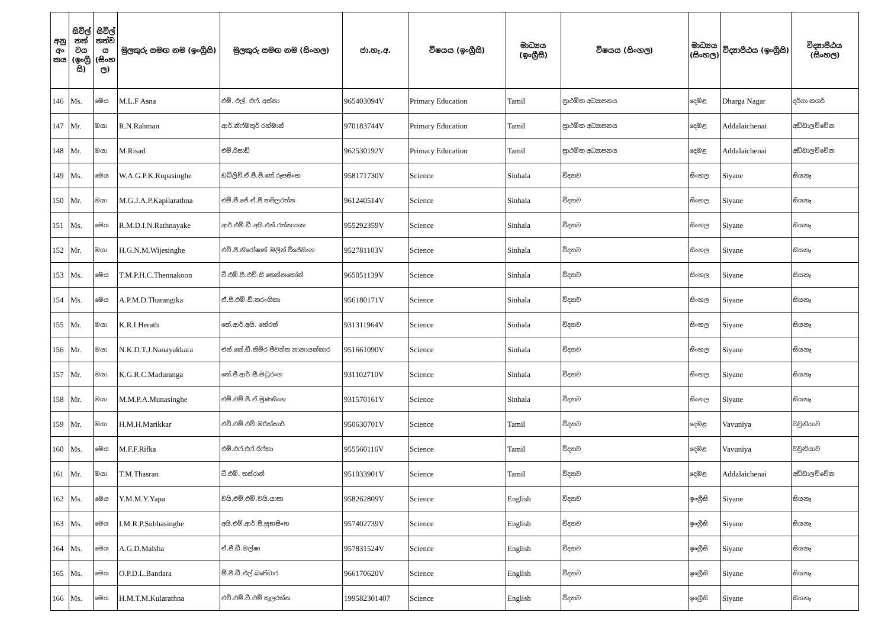| අනු අං කය | සිවිල් තත් වය (ඉංග්‍රී සි) | සිවිල් තත්ව ය (සිංහ ල) | මුලකුරු සමඟ නම (ඉංග්‍රීසි) | මුලකුරු සමඟ නම (සිංහල) | ජා.හැ.අ. | විෂයය (ඉංග්‍රීසි) | මාධ්‍යය (ඉංග්‍රීසී) | විෂයය (සිංහල) | මාධ්‍යය (සිංහල) | විද්‍යාපීඨය (ඉංග්‍රීසි) | විද්‍යාපීඨය (සිංහල) |
| --- | --- | --- | --- | --- | --- | --- | --- | --- | --- | --- | --- |
| 146 | Ms. | මෙය | M.L.F Asna | එම්. එල්. එෆ්. අස්නා | 965403094V | Primary Education | Tamil | ප්‍රාථමික අධ්‍යාපනය | දෙමළ | Dharga Nagar | දර්ගා නගර් |
| 147 | Mr. | මයා | R.N.Rahman | ආර්.නිෆ්මතුර් රහ්මාන් | 970183744V | Primary Education | Tamil | ප්‍රාථමික අධ්‍යාපනය | දෙමළ | Addalaichenai | අඩ්ඩාලච්චේන |
| 148 | Mr. | මයා | M.Risad | එම්.රිසාඩ් | 962530192V | Primary Education | Tamil | ප්‍රාථමික අධ්‍යාපනය | දෙමළ | Addalaichenai | අඩ්ඩාලච්චේන |
| 149 | Ms. | මෙය | W.A.G.P.K.Rupasinghe | ඩබ්ලිව්.ඒ.ජී.පී.කේ.රූපසිංහ | 958171730V | Science | Sinhala | විද්‍යාව | සිංහල | Siyane | සියනෑ |
| 150 | Mr. | මයා | M.G.J.A.P.Kapilarathna | එම්.ජී.ජේ.ඒ.පී කපිලරත්න | 961240514V | Science | Sinhala | විද්‍යාව | සිංහල | Siyane | සියනෑ |
| 151 | Ms. | මෙය | R.M.D.I.N.Rathnayake | ආර්.එම්.ඩී.අයි.එන්.රත්නායක | 955292359V | Science | Sinhala | විද්‍යාව | සිංහල | Siyane | සියනෑ |
| 152 | Mr. | මයා | H.G.N.M.Wijesinghe | එච්.ජී.නිරෝෂාන් මලිත් විජේසිංහ | 952781103V | Science | Sinhala | විද්‍යාව | සිංහල | Siyane | සියනෑ |
| 153 | Ms. | මෙය | T.M.P.H.C.Thennakoon | ටී.එම්.පී.එච්.සී තෙන්නකෝන් | 965051139V | Science | Sinhala | විද්‍යාව | සිංහල | Siyane | සියනෑ |
| 154 | Ms. | මෙය | A.P.M.D.Tharangika | ඒ.පී.එම්.ඩී.තරංගිකා | 956180171V | Science | Sinhala | විද්‍යාව | සිංහල | Siyane | සියනෑ |
| 155 | Mr. | මයා | K.R.I.Herath | කේ.ආර්.අයි. හේරත් | 931311964V | Science | Sinhala | විද්‍යාව | සිංහල | Siyane | සියනෑ |
| 156 | Mr. | මයා | N.K.D.T.J.Nanayakkara | එන්.කේ.ඩී.තිමිර ජීවන්ත නානායක්කාර | 951661090V | Science | Sinhala | විද්‍යාව | සිංහල | Siyane | සියනෑ |
| 157 | Mr. | මයා | K.G.R.C.Maduranga | කේ.ජී.ආර්.සී.මධුරංග | 931102710V | Science | Sinhala | විද්‍යාව | සිංහල | Siyane | සියනෑ |
| 158 | Mr. | මයා | M.M.P.A.Munasinghe | එම්.එම්.පී.ඒ.මුණසිංහ | 931570161V | Science | Sinhala | විද්‍යාව | සිංහල | Siyane | සියනෑ |
| 159 | Mr. | මයා | H.M.H.Marikkar | එච්.එම්.එච්.මරික්කාර් | 950630701V | Science | Tamil | විද්‍යාව | දෙමළ | Vavuniya | වවුනියාව |
| 160 | Ms. | මෙය | M.F.F.Rifka | එම්.එෆ්.එෆ්.රිෆ්කා | 955560116V | Science | Tamil | විද්‍යාව | දෙමළ | Vavuniya | වවුනියාව |
| 161 | Mr. | මයා | T.M.Thasran | ටී.එම්. තස්රාන් | 951033901V | Science | Tamil | විද්‍යාව | දෙමළ | Addalaichenai | අඩ්ඩාලච්චේන |
| 162 | Ms. | මෙය | Y.M.M.Y.Yapa | වයි.එම්.එම්.වයි.යාපා | 958262809V | Science | English | විද්‍යාව | ඉංග්‍රීසි | Siyane | සියනෑ |
| 163 | Ms. | මෙය | I.M.R.P.Subhasinghe | අයි.එම්.ආර්.පී.සුභසිංහ | 957402739V | Science | English | විද්‍යාව | ඉංග්‍රීසි | Siyane | සියනෑ |
| 164 | Ms. | මෙය | A.G.D.Malsha | ඒ.ජී.ඩී.මල්ෂා | 957831524V | Science | English | විද්‍යාව | ඉංග්‍රීසි | Siyane | සියනෑ |
| 165 | Ms. | මෙය | O.P.D.L.Bandara | ඕ.පී.ඩී.එල්.බණ්ඩාර | 966170620V | Science | English | විද්‍යාව | ඉංග්‍රීසි | Siyane | සියනෑ |
| 166 | Ms. | මෙය | H.M.T.M.Kularathna | එච්.එම්.ටී.එම් කුලරත්න | 199582301407 | Science | English | විද්‍යාව | ඉංග්‍රීසි | Siyane | සියනෑ |